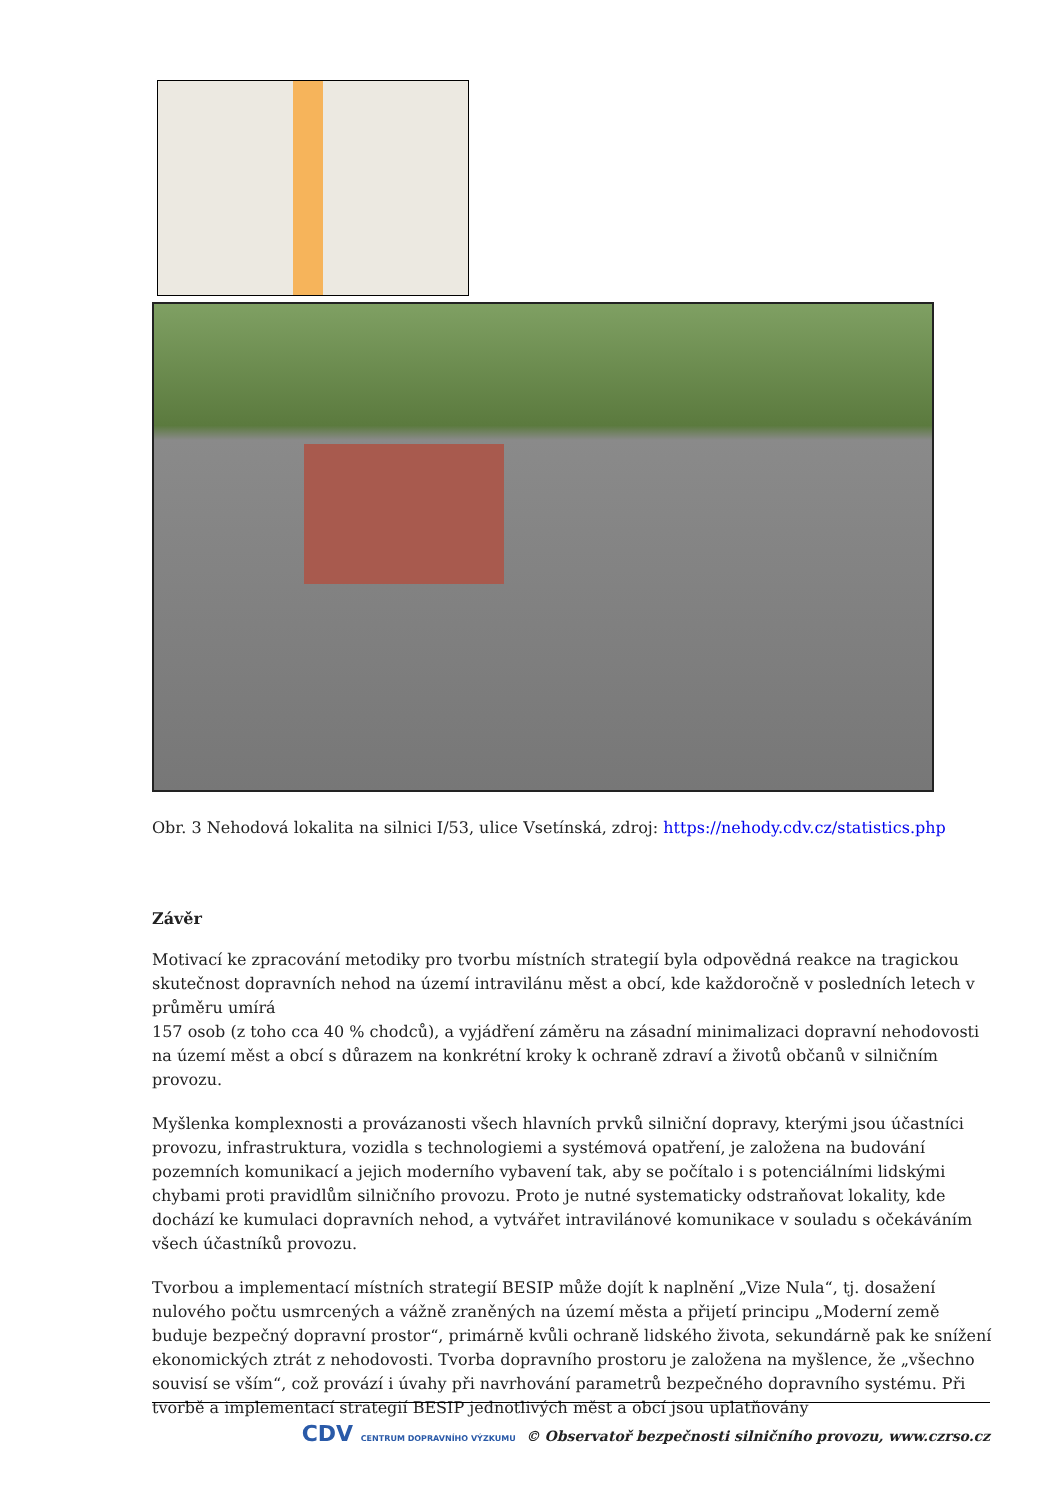Obr. 3 Nehodová lokalita na silnici I/53, ulice Vsetínská, zdroj: https://nehody.cdv.cz/statistics.php
Závěr
Motivací ke zpracování metodiky pro tvorbu místních strategií byla odpovědná reakce na tragickou skutečnost dopravních nehod na území intravilánu měst a obcí, kde každoročně v posledních letech v průměru umírá
157 osob (z toho cca 40 % chodců), a vyjádření záměru na zásadní minimalizaci dopravní nehodovosti na území měst a obcí s důrazem na konkrétní kroky k ochraně zdraví a životů občanů v silničním provozu.
Myšlenka komplexnosti a provázanosti všech hlavních prvků silniční dopravy, kterými jsou účastníci provozu, infrastruktura, vozidla s technologiemi a systémová opatření, je založena na budování pozemních komunikací a jejich moderního vybavení tak, aby se počítalo i s potenciálními lidskými chybami proti pravidlům silničního provozu. Proto je nutné systematicky odstraňovat lokality, kde dochází ke kumulaci dopravních nehod, a vytvářet intravilánové komunikace v souladu s očekáváním všech účastníků provozu.
Tvorbou a implementací místních strategií BESIP může dojít k naplnění „Vize Nula“, tj. dosažení nulového počtu usmrcených a vážně zraněných na území města a přijetí principu „Moderní země buduje bezpečný dopravní prostor“, primárně kvůli ochraně lidského života, sekundárně pak ke snížení ekonomických ztrát z nehodovosti. Tvorba dopravního prostoru je založena na myšlence, že „všechno souvisí se vším“, což provází i úvahy při navrhování parametrů bezpečného dopravního systému. Při tvorbě a implementací strategií BESIP jednotlivých měst a obcí jsou uplatňovány
CDV CENTRUM DOPRAVNÍHO VÝZKUMU © Observatoř bezpečnosti silničního provozu, www.czrso.cz